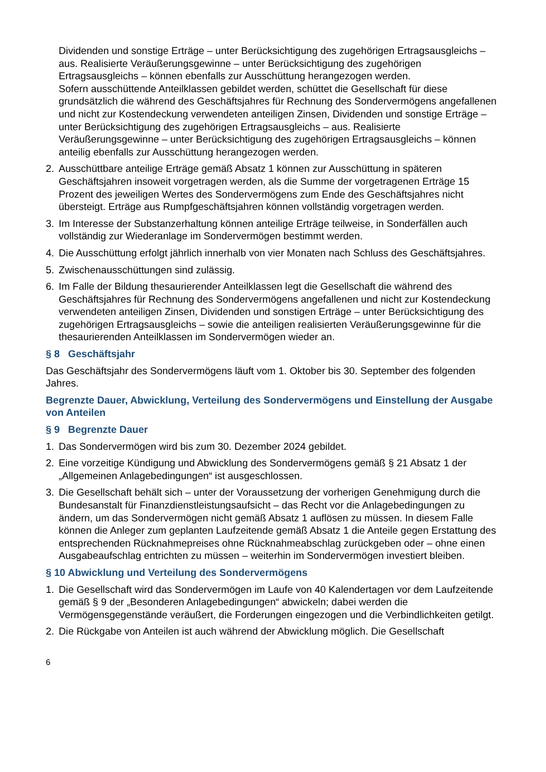Dividenden und sonstige Erträge – unter Berücksichtigung des zugehörigen Ertragsausgleichs – aus. Realisierte Veräußerungsgewinne – unter Berücksichtigung des zugehörigen Ertragsausgleichs – können ebenfalls zur Ausschüttung herangezogen werden.
Sofern ausschüttende Anteilklassen gebildet werden, schüttet die Gesellschaft für diese grundsätzlich die während des Geschäftsjahres für Rechnung des Sondervermögens angefallenen und nicht zur Kostendeckung verwendeten anteiligen Zinsen, Dividenden und sonstige Erträge – unter Berücksichtigung des zugehörigen Ertragsausgleichs – aus. Realisierte Veräußerungsgewinne – unter Berücksichtigung des zugehörigen Ertragsausgleichs – können anteilig ebenfalls zur Ausschüttung herangezogen werden.
2. Ausschüttbare anteilige Erträge gemäß Absatz 1 können zur Ausschüttung in späteren Geschäftsjahren insoweit vorgetragen werden, als die Summe der vorgetragenen Erträge 15 Prozent des jeweiligen Wertes des Sondervermögens zum Ende des Geschäftsjahres nicht übersteigt. Erträge aus Rumpfgeschäftsjahren können vollständig vorgetragen werden.
3. Im Interesse der Substanzerhaltung können anteilige Erträge teilweise, in Sonderfällen auch vollständig zur Wiederanlage im Sondervermögen bestimmt werden.
4. Die Ausschüttung erfolgt jährlich innerhalb von vier Monaten nach Schluss des Geschäftsjahres.
5. Zwischenausschüttungen sind zulässig.
6. Im Falle der Bildung thesaurierender Anteilklassen legt die Gesellschaft die während des Geschäftsjahres für Rechnung des Sondervermögens angefallenen und nicht zur Kostendeckung verwendeten anteiligen Zinsen, Dividenden und sonstigen Erträge – unter Berücksichtigung des zugehörigen Ertragsausgleichs – sowie die anteiligen realisierten Veräußerungsgewinne für die thesaurierenden Anteilklassen im Sondervermögen wieder an.
§ 8 Geschäftsjahr
Das Geschäftsjahr des Sondervermögens läuft vom 1. Oktober bis 30. September des folgenden Jahres.
Begrenzte Dauer, Abwicklung, Verteilung des Sondervermögens und Einstellung der Ausgabe von Anteilen
§ 9 Begrenzte Dauer
1. Das Sondervermögen wird bis zum 30. Dezember 2024 gebildet.
2. Eine vorzeitige Kündigung und Abwicklung des Sondervermögens gemäß § 21 Absatz 1 der „Allgemeinen Anlagebedingungen“ ist ausgeschlossen.
3. Die Gesellschaft behält sich – unter der Voraussetzung der vorherigen Genehmigung durch die Bundesanstalt für Finanzdienstleistungsaufsicht – das Recht vor die Anlagebedingungen zu ändern, um das Sondervermögen nicht gemäß Absatz 1 auflösen zu müssen. In diesem Falle können die Anleger zum geplanten Laufzeitende gemäß Absatz 1 die Anteile gegen Erstattung des entsprechenden Rücknahmepreises ohne Rücknahmeabschlag zurückgeben oder – ohne einen Ausgabeaufschlag entrichten zu müssen – weiterhin im Sondervermögen investiert bleiben.
§ 10 Abwicklung und Verteilung des Sondervermögens
1. Die Gesellschaft wird das Sondervermögen im Laufe von 40 Kalendertagen vor dem Laufzeitende gemäß § 9 der „Besonderen Anlagebedingungen“ abwickeln; dabei werden die Vermögensgegenstände veräußert, die Forderungen eingezogen und die Verbindlichkeiten getilgt.
2. Die Rückgabe von Anteilen ist auch während der Abwicklung möglich. Die Gesellschaft
6